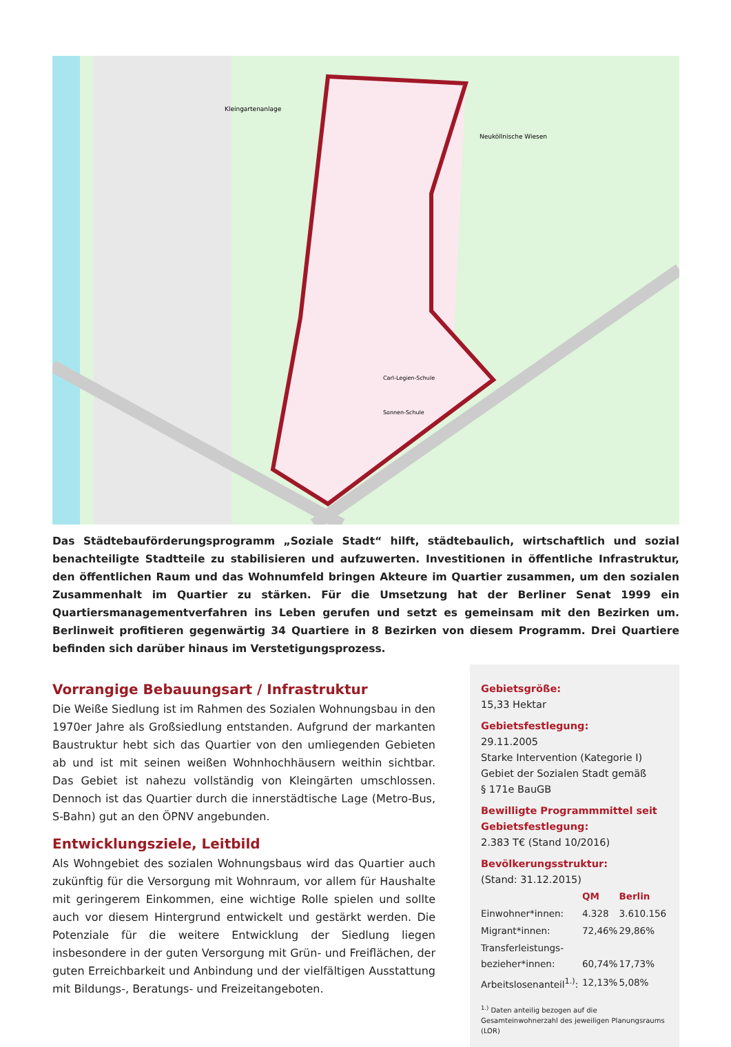Kleingartenanlage
Neuköllnische Wiesen
Carl-Legien-Schule
Sonnen-Schule
Das Städtebauförderungsprogramm „Soziale Stadt“ hilft, städtebaulich, wirtschaftlich und sozial benachteiligte Stadtteile zu stabilisieren und aufzuwerten. Investitionen in öffentliche Infrastruktur, den öffentlichen Raum und das Wohnumfeld bringen Akteure im Quartier zusammen, um den sozialen Zusammenhalt im Quartier zu stärken. Für die Umsetzung hat der Berliner Senat 1999 ein Quartiersmanagementverfahren ins Leben gerufen und setzt es gemeinsam mit den Bezirken um. Berlinweit profitieren gegenwärtig 34 Quartiere in 8 Bezirken von diesem Programm. Drei Quartiere befinden sich darüber hinaus im Verstetigungsprozess.
Vorrangige Bebauungsart / Infrastruktur
Die Weiße Siedlung ist im Rahmen des Sozialen Wohnungsbau in den 1970er Jahre als Großsiedlung entstanden. Aufgrund der markanten Baustruktur hebt sich das Quartier von den umliegenden Gebieten ab und ist mit seinen weißen Wohnhochhäusern weithin sichtbar. Das Gebiet ist nahezu vollständig von Kleingärten umschlossen. Dennoch ist das Quartier durch die innerstädtische Lage (Metro-Bus, S-Bahn) gut an den ÖPNV angebunden.
Entwicklungsziele, Leitbild
Als Wohngebiet des sozialen Wohnungsbaus wird das Quartier auch zukünftig für die Versorgung mit Wohnraum, vor allem für Haushalte mit geringerem Einkommen, eine wichtige Rolle spielen und sollte auch vor diesem Hintergrund entwickelt und gestärkt werden. Die Potenziale für die weitere Entwicklung der Siedlung liegen insbesondere in der guten Versorgung mit Grün- und Freiflächen, der guten Erreichbarkeit und Anbindung und der vielfältigen Ausstattung mit Bildungs-, Beratungs- und Freizeitangeboten.
Gebietsgröße:
15,33 Hektar
Gebietsfestlegung:
29.11.2005
Starke Intervention (Kategorie I)
Gebiet der Sozialen Stadt gemäß
§ 171e BauGB
Bewilligte Programmmittel seit Gebietsfestlegung:
2.383 T€ (Stand 10/2016)
Bevölkerungsstruktur:
(Stand: 31.12.2015)
| | QM | Berlin |
| --- | --- | --- |
| Einwohner*innen: | 4.328 | 3.610.156 |
| Migrant*innen: | 72,46% | 29,86% |
| Transferleistungs- bezieher*innen: | 60,74% | 17,73% |
| Arbeitslosenanteil<sup>1.)</sup>: | 12,13% | 5,08% |
<sup>1.)</sup> Daten anteilig bezogen auf die Gesamteinwohnerzahl des jeweiligen Planungsraums (LOR)